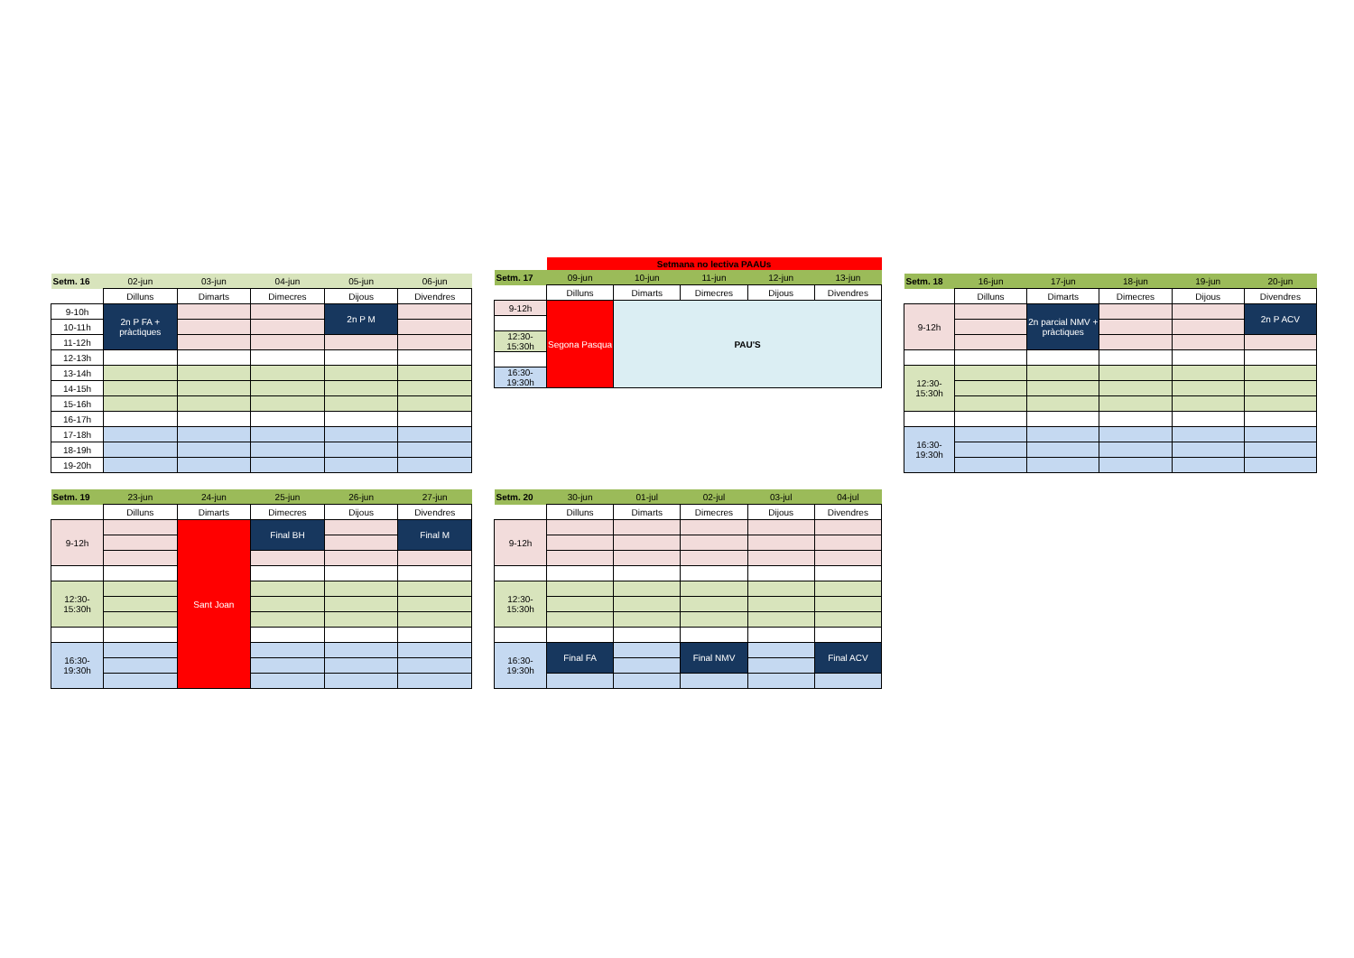| Setm. 16 | 02-jun | 03-jun | 04-jun | 05-jun | 06-jun |
| | Dilluns | Dimarts | Dimecres | Dijous | Divendres |
| 9-10h | 2n P FA + pràctiques | | | 2n P M | |
| 10-11h | | | | | |
| 11-12h | | | | | |
| 12-13h | | | | | |
| 13-14h | | | | | |
| 14-15h | | | | | |
| 15-16h | | | | | |
| 16-17h | | | | | |
| 17-18h | | | | | |
| 18-19h | | | | | |
| 19-20h | | | | | |
| | Setmana no lectiva PAAUs | | | | |
| Setm. 17 | 09-jun | 10-jun | 11-jun | 12-jun | 13-jun |
| | Dilluns | Dimarts | Dimecres | Dijous | Divendres |
| 9-12h | Segona Pasqua | PAU'S | | | |
| 12:30- 15:30h | | | | | |
| 16:30- 19:30h | | | | | |
| Setm. 18 | 16-jun | 17-jun | 18-jun | 19-jun | 20-jun |
| | Dilluns | Dimarts | Dimecres | Dijous | Divendres |
| 9-12h | | 2n parcial NMV + pràctiques | | | 2n P ACV |
| 12:30- 15:30h | | | | | |
| 16:30- 19:30h | | | | | |
| Setm. 19 | 23-jun | 24-jun | 25-jun | 26-jun | 27-jun |
| | Dilluns | Dimarts | Dimecres | Dijous | Divendres |
| 9-12h | | Sant Joan | Final BH | | Final M |
| 12:30- 15:30h | | | | | |
| 16:30- 19:30h | | | | | |
| Setm. 20 | 30-jun | 01-jul | 02-jul | 03-jul | 04-jul |
| | Dilluns | Dimarts | Dimecres | Dijous | Divendres |
| 9-12h | | | | | |
| 12:30- 15:30h | | | | | |
| 16:30- 19:30h | Final FA | | Final NMV | | Final ACV |